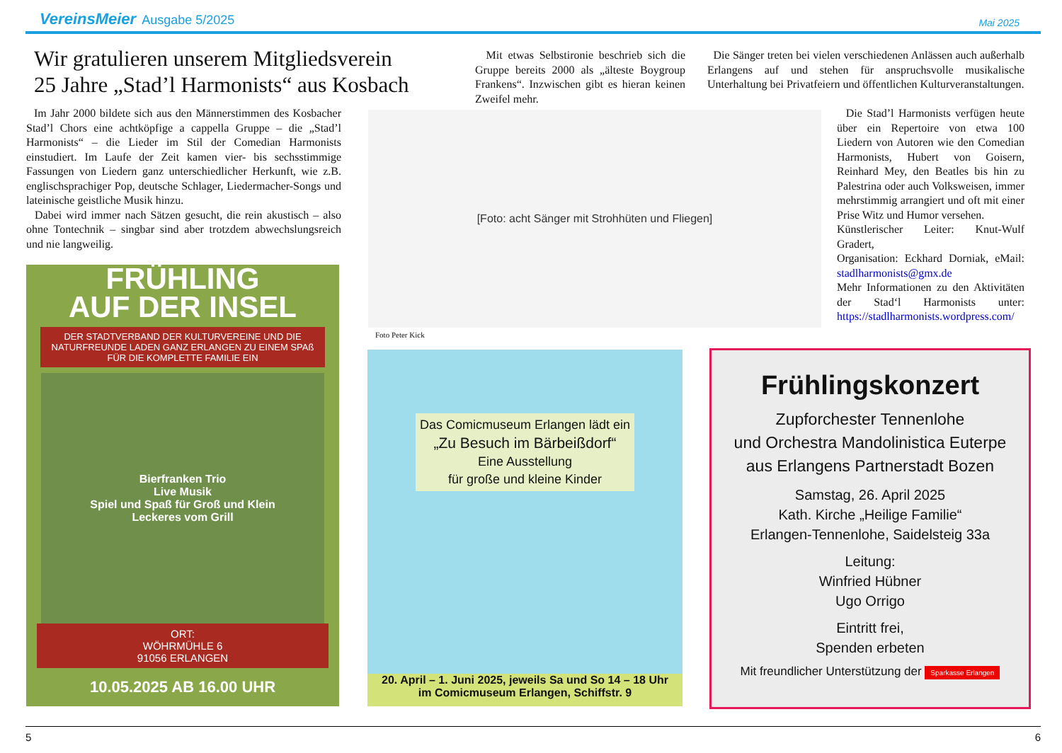VereinsMeier Ausgabe 5/2025 Mai 2025
Wir gratulieren unserem Mitgliedsverein
25 Jahre „Stad’l Harmonists“ aus Kosbach
Im Jahr 2000 bildete sich aus den Männerstimmen des Kosbacher Stad’l Chors eine achtköpfige a cappella Gruppe – die „Stad’l Harmonists“ – die Lieder im Stil der Comedian Harmonists einstudiert. Im Laufe der Zeit kamen vier- bis sechsstimmige Fassungen von Liedern ganz unterschiedlicher Herkunft, wie z.B. englischsprachiger Pop, deutsche Schlager, Liedermacher-Songs und lateinische geistliche Musik hinzu.
Dabei wird immer nach Sätzen gesucht, die rein akustisch – also ohne Tontechnik – singbar sind aber trotzdem abwechslungsreich und nie langweilig.
Mit etwas Selbstironie beschrieb sich die Gruppe bereits 2000 als „älteste Boygroup Frankens“. Inzwischen gibt es hieran keinen Zweifel mehr.
Die Sänger treten bei vielen verschiedenen Anlässen auch außerhalb Erlangens auf und stehen für anspruchsvolle musikalische Unterhaltung bei Privatfeiern und öffentlichen Kulturveranstaltungen.
Die Stad’l Harmonists verfügen heute über ein Repertoire von etwa 100 Liedern von Autoren wie den Comedian Harmonists, Hubert von Goisern, Reinhard Mey, den Beatles bis hin zu Palestrina oder auch Volksweisen, immer mehrstimmig arrangiert und oft mit einer Prise Witz und Humor versehen.
Künstlerischer Leiter: Knut-Wulf Gradert,
Organisation: Eckhard Dorniak, eMail: stadlharmonists@gmx.de
Mehr Informationen zu den Aktivitäten der Stad‘l Harmonists unter: https://stadlharmonists.wordpress.com/
[Foto: acht Sänger mit Strohhüten und Fliegen]
Foto Peter Kick
FRÜHLING
AUF DER INSEL
DER STADTVERBAND DER KULTURVEREINE UND DIE NATURFREUNDE LADEN GANZ ERLANGEN ZU EINEM SPAß FÜR DIE KOMPLETTE FAMILIE EIN
Bierfranken Trio
Live Musik
Spiel und Spaß für Groß und Klein
Leckeres vom Grill
ORT:
WÖHRMÜHLE 6
91056 ERLANGEN
10.05.2025 AB 16.00 UHR
Das Comicmuseum Erlangen lädt ein
„Zu Besuch im Bärbeißdorf“
Eine Ausstellung
für große und kleine Kinder
20. April – 1. Juni 2025, jeweils Sa und So 14 – 18 Uhr
im Comicmuseum Erlangen, Schiffstr. 9
Frühlingskonzert
Zupforchester Tennenlohe
und Orchestra Mandolinistica Euterpe
aus Erlangens Partnerstadt Bozen
Samstag, 26. April 2025
Kath. Kirche „Heilige Familie“
Erlangen-Tennenlohe, Saidelsteig 33a
Leitung:
Winfried Hübner
Ugo Orrigo
Eintritt frei,
Spenden erbeten
Mit freundlicher Unterstützung der Sparkasse Erlangen
5 6